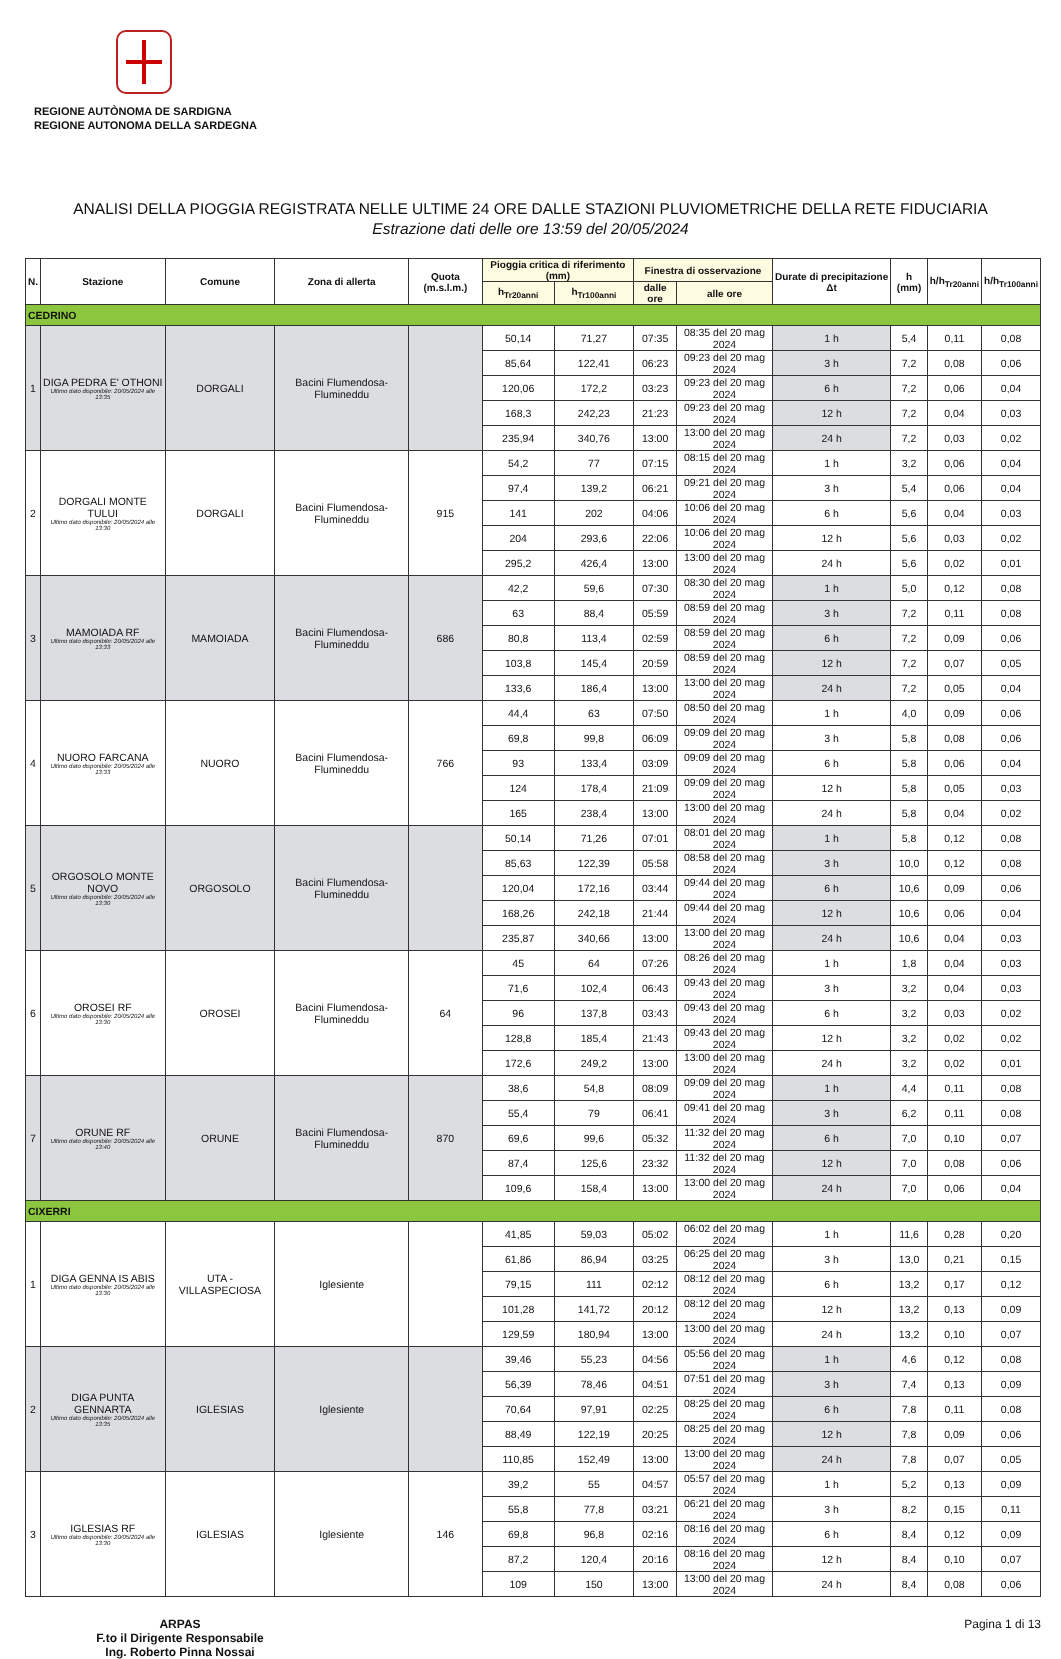REGIONE AUTÒNOMA DE SARDIGNA
REGIONE AUTONOMA DELLA SARDEGNA
ANALISI DELLA PIOGGIA REGISTRATA NELLE ULTIME 24 ORE DALLE STAZIONI PLUVIOMETRICHE DELLA RETE FIDUCIARIA
Estrazione dati delle ore 13:59 del 20/05/2024
| N. | Stazione | Comune | Zona di allerta | Quota (m.s.l.m.) | Pioggia critica di riferimento (mm) | | Finestra di osservazione | | Durate di precipitazione Δt | h (mm) | h/h<sub>Tr20anni</sub> | h/h<sub>Tr100anni</sub> |
| --- | --- | --- | --- | --- | --- | --- | --- | --- | --- | --- | --- | --- |
| | | | | | h<sub>Tr20anni</sub> | h<sub>Tr100anni</sub> | dalle ore | alle ore | | | | |
| CEDRINO | | | | | | | | | | | | |
| 1 | DIGA PEDRA E' OTHONI Ultimo dato disponibile: 20/05/2024 alle 13:35 | DORGALI | Bacini Flumendosa-Flumineddu | | 50,14 | 71,27 | 07:35 | 08:35 del 20 mag 2024 | 1 h | 5,4 | 0,11 | 0,08 |
| | | | | | 85,64 | 122,41 | 06:23 | 09:23 del 20 mag 2024 | 3 h | 7,2 | 0,08 | 0,06 |
| | | | | | 120,06 | 172,2 | 03:23 | 09:23 del 20 mag 2024 | 6 h | 7,2 | 0,06 | 0,04 |
| | | | | | 168,3 | 242,23 | 21:23 | 09:23 del 20 mag 2024 | 12 h | 7,2 | 0,04 | 0,03 |
| | | | | | 235,94 | 340,76 | 13:00 | 13:00 del 20 mag 2024 | 24 h | 7,2 | 0,03 | 0,02 |
| 2 | DORGALI MONTE TULUI Ultimo dato disponibile: 20/05/2024 alle 13:30 | DORGALI | Bacini Flumendosa-Flumineddu | 915 | 54,2 | 77 | 07:15 | 08:15 del 20 mag 2024 | 1 h | 3,2 | 0,06 | 0,04 |
| | | | | | 97,4 | 139,2 | 06:21 | 09:21 del 20 mag 2024 | 3 h | 5,4 | 0,06 | 0,04 |
| | | | | | 141 | 202 | 04:06 | 10:06 del 20 mag 2024 | 6 h | 5,6 | 0,04 | 0,03 |
| | | | | | 204 | 293,6 | 22:06 | 10:06 del 20 mag 2024 | 12 h | 5,6 | 0,03 | 0,02 |
| | | | | | 295,2 | 426,4 | 13:00 | 13:00 del 20 mag 2024 | 24 h | 5,6 | 0,02 | 0,01 |
| 3 | MAMOIADA RF Ultimo dato disponibile: 20/05/2024 alle 13:33 | MAMOIADA | Bacini Flumendosa-Flumineddu | 686 | 42,2 | 59,6 | 07:30 | 08:30 del 20 mag 2024 | 1 h | 5,0 | 0,12 | 0,08 |
| | | | | | 63 | 88,4 | 05:59 | 08:59 del 20 mag 2024 | 3 h | 7,2 | 0,11 | 0,08 |
| | | | | | 80,8 | 113,4 | 02:59 | 08:59 del 20 mag 2024 | 6 h | 7,2 | 0,09 | 0,06 |
| | | | | | 103,8 | 145,4 | 20:59 | 08:59 del 20 mag 2024 | 12 h | 7,2 | 0,07 | 0,05 |
| | | | | | 133,6 | 186,4 | 13:00 | 13:00 del 20 mag 2024 | 24 h | 7,2 | 0,05 | 0,04 |
| 4 | NUORO FARCANA Ultimo dato disponibile: 20/05/2024 alle 13:33 | NUORO | Bacini Flumendosa-Flumineddu | 766 | 44,4 | 63 | 07:50 | 08:50 del 20 mag 2024 | 1 h | 4,0 | 0,09 | 0,06 |
| | | | | | 69,8 | 99,8 | 06:09 | 09:09 del 20 mag 2024 | 3 h | 5,8 | 0,08 | 0,06 |
| | | | | | 93 | 133,4 | 03:09 | 09:09 del 20 mag 2024 | 6 h | 5,8 | 0,06 | 0,04 |
| | | | | | 124 | 178,4 | 21:09 | 09:09 del 20 mag 2024 | 12 h | 5,8 | 0,05 | 0,03 |
| | | | | | 165 | 238,4 | 13:00 | 13:00 del 20 mag 2024 | 24 h | 5,8 | 0,04 | 0,02 |
| 5 | ORGOSOLO MONTE NOVO Ultimo dato disponibile: 20/05/2024 alle 13:30 | ORGOSOLO | Bacini Flumendosa-Flumineddu | | 50,14 | 71,26 | 07:01 | 08:01 del 20 mag 2024 | 1 h | 5,8 | 0,12 | 0,08 |
| | | | | | 85,63 | 122,39 | 05:58 | 08:58 del 20 mag 2024 | 3 h | 10,0 | 0,12 | 0,08 |
| | | | | | 120,04 | 172,16 | 03:44 | 09:44 del 20 mag 2024 | 6 h | 10,6 | 0,09 | 0,06 |
| | | | | | 168,26 | 242,18 | 21:44 | 09:44 del 20 mag 2024 | 12 h | 10,6 | 0,06 | 0,04 |
| | | | | | 235,87 | 340,66 | 13:00 | 13:00 del 20 mag 2024 | 24 h | 10,6 | 0,04 | 0,03 |
| 6 | OROSEI RF Ultimo dato disponibile: 20/05/2024 alle 13:30 | OROSEI | Bacini Flumendosa-Flumineddu | 64 | 45 | 64 | 07:26 | 08:26 del 20 mag 2024 | 1 h | 1,8 | 0,04 | 0,03 |
| | | | | | 71,6 | 102,4 | 06:43 | 09:43 del 20 mag 2024 | 3 h | 3,2 | 0,04 | 0,03 |
| | | | | | 96 | 137,8 | 03:43 | 09:43 del 20 mag 2024 | 6 h | 3,2 | 0,03 | 0,02 |
| | | | | | 128,8 | 185,4 | 21:43 | 09:43 del 20 mag 2024 | 12 h | 3,2 | 0,02 | 0,02 |
| | | | | | 172,6 | 249,2 | 13:00 | 13:00 del 20 mag 2024 | 24 h | 3,2 | 0,02 | 0,01 |
| 7 | ORUNE RF Ultimo dato disponibile: 20/05/2024 alle 13:40 | ORUNE | Bacini Flumendosa-Flumineddu | 870 | 38,6 | 54,8 | 08:09 | 09:09 del 20 mag 2024 | 1 h | 4,4 | 0,11 | 0,08 |
| | | | | | 55,4 | 79 | 06:41 | 09:41 del 20 mag 2024 | 3 h | 6,2 | 0,11 | 0,08 |
| | | | | | 69,6 | 99,6 | 05:32 | 11:32 del 20 mag 2024 | 6 h | 7,0 | 0,10 | 0,07 |
| | | | | | 87,4 | 125,6 | 23:32 | 11:32 del 20 mag 2024 | 12 h | 7,0 | 0,08 | 0,06 |
| | | | | | 109,6 | 158,4 | 13:00 | 13:00 del 20 mag 2024 | 24 h | 7,0 | 0,06 | 0,04 |
| CIXERRI | | | | | | | | | | | | |
| 1 | DIGA GENNA IS ABIS Ultimo dato disponibile: 20/05/2024 alle 13:30 | UTA - VILLASPECIOSA | Iglesiente | | 41,85 | 59,03 | 05:02 | 06:02 del 20 mag 2024 | 1 h | 11,6 | 0,28 | 0,20 |
| | | | | | 61,86 | 86,94 | 03:25 | 06:25 del 20 mag 2024 | 3 h | 13,0 | 0,21 | 0,15 |
| | | | | | 79,15 | 111 | 02:12 | 08:12 del 20 mag 2024 | 6 h | 13,2 | 0,17 | 0,12 |
| | | | | | 101,28 | 141,72 | 20:12 | 08:12 del 20 mag 2024 | 12 h | 13,2 | 0,13 | 0,09 |
| | | | | | 129,59 | 180,94 | 13:00 | 13:00 del 20 mag 2024 | 24 h | 13,2 | 0,10 | 0,07 |
| 2 | DIGA PUNTA GENNARTA Ultimo dato disponibile: 20/05/2024 alle 13:35 | IGLESIAS | Iglesiente | | 39,46 | 55,23 | 04:56 | 05:56 del 20 mag 2024 | 1 h | 4,6 | 0,12 | 0,08 |
| | | | | | 56,39 | 78,46 | 04:51 | 07:51 del 20 mag 2024 | 3 h | 7,4 | 0,13 | 0,09 |
| | | | | | 70,64 | 97,91 | 02:25 | 08:25 del 20 mag 2024 | 6 h | 7,8 | 0,11 | 0,08 |
| | | | | | 88,49 | 122,19 | 20:25 | 08:25 del 20 mag 2024 | 12 h | 7,8 | 0,09 | 0,06 |
| | | | | | 110,85 | 152,49 | 13:00 | 13:00 del 20 mag 2024 | 24 h | 7,8 | 0,07 | 0,05 |
| 3 | IGLESIAS RF Ultimo dato disponibile: 20/05/2024 alle 13:30 | IGLESIAS | Iglesiente | 146 | 39,2 | 55 | 04:57 | 05:57 del 20 mag 2024 | 1 h | 5,2 | 0,13 | 0,09 |
| | | | | | 55,8 | 77,8 | 03:21 | 06:21 del 20 mag 2024 | 3 h | 8,2 | 0,15 | 0,11 |
| | | | | | 69,8 | 96,8 | 02:16 | 08:16 del 20 mag 2024 | 6 h | 8,4 | 0,12 | 0,09 |
| | | | | | 87,2 | 120,4 | 20:16 | 08:16 del 20 mag 2024 | 12 h | 8,4 | 0,10 | 0,07 |
| | | | | | 109 | 150 | 13:00 | 13:00 del 20 mag 2024 | 24 h | 8,4 | 0,08 | 0,06 |
ARPAS
F.to il Dirigente Responsabile
Ing. Roberto Pinna Nossai Pagina 1 di 13